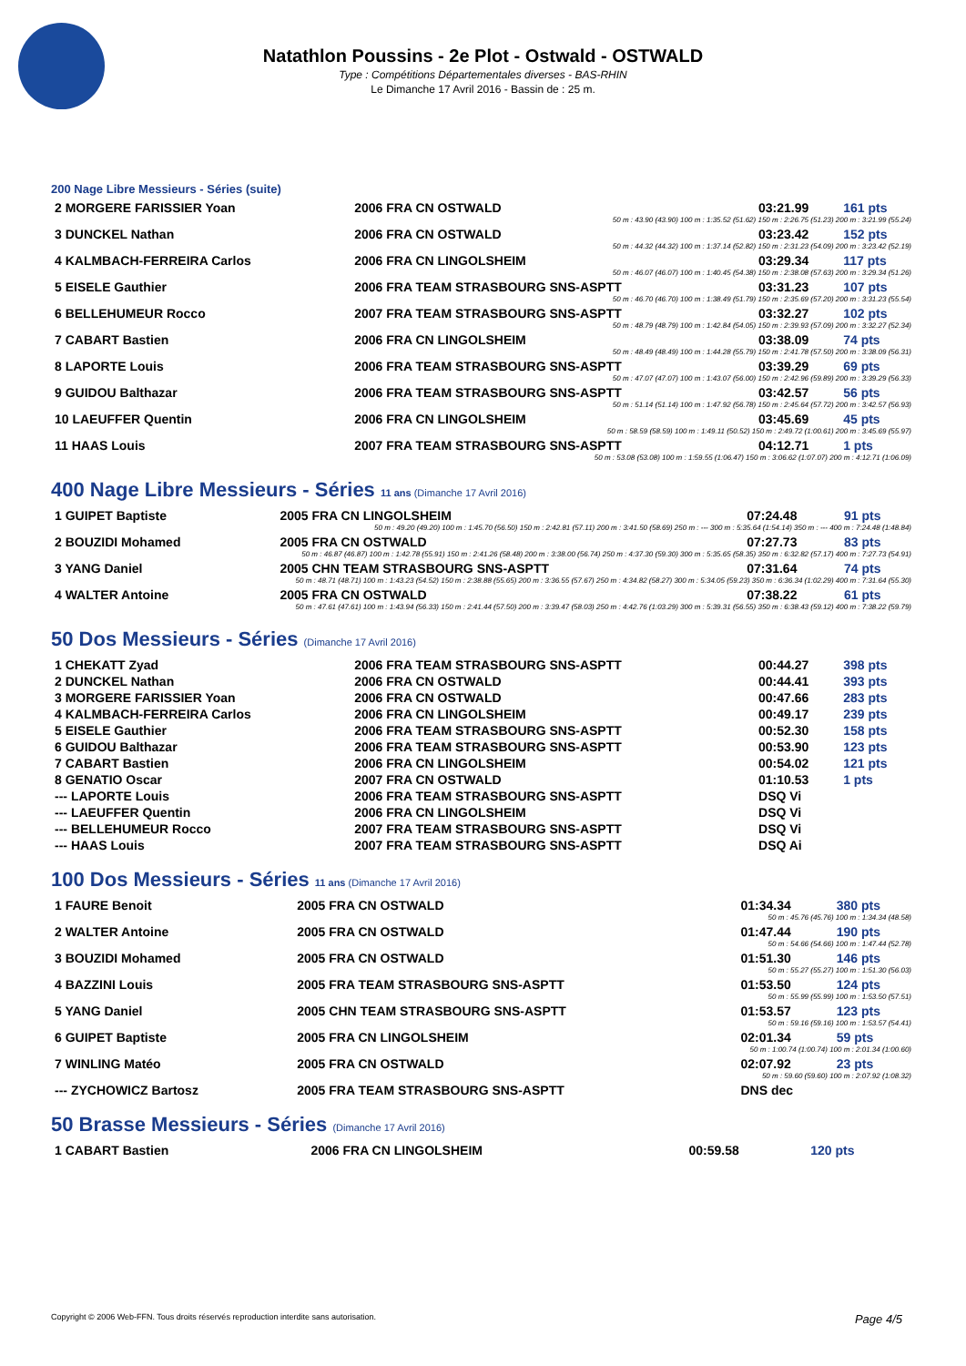Natathlon Poussins - 2e Plot - Ostwald - OSTWALD
Type : Compétitions Départementales diverses - BAS-RHIN
Le Dimanche 17 Avril 2016 - Bassin de : 25 m.
200 Nage Libre Messieurs - Séries (suite)
| 2 MORGERE FARISSIER Yoan | 2006 FRA CN OSTWALD | 03:21.99 | 161 pts |
| 50 m : 43.90 (43.90) 100 m : 1:35.52 (51.62) 150 m : 2:26.75 (51.23) 200 m : 3:21.99 (55.24) | | | |
| 3 DUNCKEL Nathan | 2006 FRA CN OSTWALD | 03:23.42 | 152 pts |
| 50 m : 44.32 (44.32) 100 m : 1:37.14 (52.82) 150 m : 2:31.23 (54.09) 200 m : 3:23.42 (52.19) | | | |
| 4 KALMBACH-FERREIRA Carlos | 2006 FRA CN LINGOLSHEIM | 03:29.34 | 117 pts |
| 50 m : 46.07 (46.07) 100 m : 1:40.45 (54.38) 150 m : 2:38.08 (57.63) 200 m : 3:29.34 (51.26) | | | |
| 5 EISELE Gauthier | 2006 FRA TEAM STRASBOURG SNS-ASPTT | 03:31.23 | 107 pts |
| 50 m : 46.70 (46.70) 100 m : 1:38.49 (51.79) 150 m : 2:35.69 (57.20) 200 m : 3:31.23 (55.54) | | | |
| 6 BELLEHUMEUR Rocco | 2007 FRA TEAM STRASBOURG SNS-ASPTT | 03:32.27 | 102 pts |
| 50 m : 48.79 (48.79) 100 m : 1:42.84 (54.05) 150 m : 2:39.93 (57.09) 200 m : 3:32.27 (52.34) | | | |
| 7 CABART Bastien | 2006 FRA CN LINGOLSHEIM | 03:38.09 | 74 pts |
| 50 m : 48.49 (48.49) 100 m : 1:44.28 (55.79) 150 m : 2:41.78 (57.50) 200 m : 3:38.09 (56.31) | | | |
| 8 LAPORTE Louis | 2006 FRA TEAM STRASBOURG SNS-ASPTT | 03:39.29 | 69 pts |
| 50 m : 47.07 (47.07) 100 m : 1:43.07 (56.00) 150 m : 2:42.96 (59.89) 200 m : 3:39.29 (56.33) | | | |
| 9 GUIDOU Balthazar | 2006 FRA TEAM STRASBOURG SNS-ASPTT | 03:42.57 | 56 pts |
| 50 m : 51.14 (51.14) 100 m : 1:47.92 (56.78) 150 m : 2:45.64 (57.72) 200 m : 3:42.57 (56.93) | | | |
| 10 LAEUFFER Quentin | 2006 FRA CN LINGOLSHEIM | 03:45.69 | 45 pts |
| 50 m : 58.59 (58.59) 100 m : 1:49.11 (50.52) 150 m : 2:49.72 (1:00.61) 200 m : 3:45.69 (55.97) | | | |
| 11 HAAS Louis | 2007 FRA TEAM STRASBOURG SNS-ASPTT | 04:12.71 | 1 pts |
| 50 m : 53.08 (53.08) 100 m : 1:59.55 (1:06.47) 150 m : 3:06.62 (1:07.07) 200 m : 4:12.71 (1:06.09) | | | |
400 Nage Libre Messieurs - Séries 11 ans (Dimanche 17 Avril 2016)
| 1 GUIPET Baptiste | 2005 FRA CN LINGOLSHEIM | 07:24.48 | 91 pts |
| 50 m : 49.20 (49.20) 100 m : 1:45.70 (56.50) 150 m : 2:42.81 (57.11) 200 m : 3:41.50 (58.69) 250 m : --- 300 m : 5:35.64 (1:54.14) 350 m : --- 400 m : 7:24.48 (1:48.84) | | | |
| 2 BOUZIDI Mohamed | 2005 FRA CN OSTWALD | 07:27.73 | 83 pts |
| 50 m : 46.87 (46.87) 100 m : 1:42.78 (55.91) 150 m : 2:41.26 (58.48) 200 m : 3:38.00 (56.74) 250 m : 4:37.30 (59.30) 300 m : 5:35.65 (58.35) 350 m : 6:32.82 (57.17) 400 m : 7:27.73 (54.91) | | | |
| 3 YANG Daniel | 2005 CHN TEAM STRASBOURG SNS-ASPTT | 07:31.64 | 74 pts |
| 50 m : 48.71 (48.71) 100 m : 1:43.23 (54.52) 150 m : 2:38.88 (55.65) 200 m : 3:36.55 (57.67) 250 m : 4:34.82 (58.27) 300 m : 5:34.05 (59.23) 350 m : 6:36.34 (1:02.29) 400 m : 7:31.64 (55.30) | | | |
| 4 WALTER Antoine | 2005 FRA CN OSTWALD | 07:38.22 | 61 pts |
| 50 m : 47.61 (47.61) 100 m : 1:43.94 (56.33) 150 m : 2:41.44 (57.50) 200 m : 3:39.47 (58.03) 250 m : 4:42.76 (1:03.29) 300 m : 5:39.31 (56.55) 350 m : 6:38.43 (59.12) 400 m : 7:38.22 (59.79) | | | |
50 Dos Messieurs - Séries (Dimanche 17 Avril 2016)
| 1 CHEKATT Zyad | 2006 FRA TEAM STRASBOURG SNS-ASPTT | 00:44.27 | 398 pts |
| 2 DUNCKEL Nathan | 2006 FRA CN OSTWALD | 00:44.41 | 393 pts |
| 3 MORGERE FARISSIER Yoan | 2006 FRA CN OSTWALD | 00:47.66 | 283 pts |
| 4 KALMBACH-FERREIRA Carlos | 2006 FRA CN LINGOLSHEIM | 00:49.17 | 239 pts |
| 5 EISELE Gauthier | 2006 FRA TEAM STRASBOURG SNS-ASPTT | 00:52.30 | 158 pts |
| 6 GUIDOU Balthazar | 2006 FRA TEAM STRASBOURG SNS-ASPTT | 00:53.90 | 123 pts |
| 7 CABART Bastien | 2006 FRA CN LINGOLSHEIM | 00:54.02 | 121 pts |
| 8 GENATIO Oscar | 2007 FRA CN OSTWALD | 01:10.53 | 1 pts |
| --- LAPORTE Louis | 2006 FRA TEAM STRASBOURG SNS-ASPTT | DSQ Vi | |
| --- LAEUFFER Quentin | 2006 FRA CN LINGOLSHEIM | DSQ Vi | |
| --- BELLEHUMEUR Rocco | 2007 FRA TEAM STRASBOURG SNS-ASPTT | DSQ Vi | |
| --- HAAS Louis | 2007 FRA TEAM STRASBOURG SNS-ASPTT | DSQ Ai | |
100 Dos Messieurs - Séries 11 ans (Dimanche 17 Avril 2016)
| 1 FAURE Benoit | 2005 FRA CN OSTWALD | 01:34.34 | 380 pts |
| 50 m : 45.76 (45.76) 100 m : 1:34.34 (48.58) | | | |
| 2 WALTER Antoine | 2005 FRA CN OSTWALD | 01:47.44 | 190 pts |
| 50 m : 54.66 (54.66) 100 m : 1:47.44 (52.78) | | | |
| 3 BOUZIDI Mohamed | 2005 FRA CN OSTWALD | 01:51.30 | 146 pts |
| 50 m : 55.27 (55.27) 100 m : 1:51.30 (56.03) | | | |
| 4 BAZZINI Louis | 2005 FRA TEAM STRASBOURG SNS-ASPTT | 01:53.50 | 124 pts |
| 50 m : 55.99 (55.99) 100 m : 1:53.50 (57.51) | | | |
| 5 YANG Daniel | 2005 CHN TEAM STRASBOURG SNS-ASPTT | 01:53.57 | 123 pts |
| 50 m : 59.16 (59.16) 100 m : 1:53.57 (54.41) | | | |
| 6 GUIPET Baptiste | 2005 FRA CN LINGOLSHEIM | 02:01.34 | 59 pts |
| 50 m : 1:00.74 (1:00.74) 100 m : 2:01.34 (1:00.60) | | | |
| 7 WINLING Matéo | 2005 FRA CN OSTWALD | 02:07.92 | 23 pts |
| 50 m : 59.60 (59.60) 100 m : 2:07.92 (1:08.32) | | | |
| --- ZYCHOWICZ Bartosz | 2005 FRA TEAM STRASBOURG SNS-ASPTT | DNS dec | |
50 Brasse Messieurs - Séries (Dimanche 17 Avril 2016)
| 1 CABART Bastien | 2006 FRA CN LINGOLSHEIM | 00:59.58 | 120 pts |
Copyright © 2006 Web-FFN. Tous droits réservés reproduction interdite sans autorisation. Page 4/5